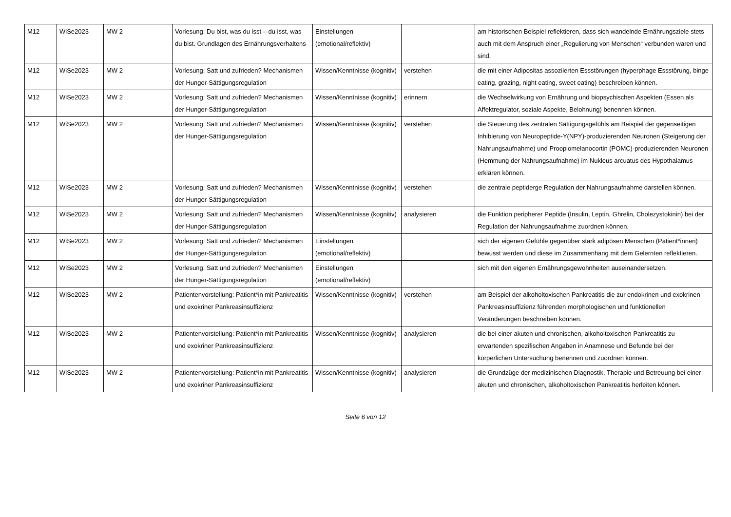| M12 | WiSe2023 | MW 2 | Vorlesung: Du bist, was du isst – du isst, was du bist. Grundlagen des Ernährungsverhaltens | Einstellungen (emotional/reflektiv) | | am historischen Beispiel reflektieren, dass sich wandelnde Ernährungsziele stets auch mit dem Anspruch einer „Regulierung von Menschen“ verbunden waren und sind. |
| M12 | WiSe2023 | MW 2 | Vorlesung: Satt und zufrieden? Mechanismen der Hunger-Sättigungsregulation | Wissen/Kenntnisse (kognitiv) | verstehen | die mit einer Adipositas assoziierten Essstörungen (hyperphage Essstörung, binge eating, grazing, night eating, sweet eating) beschreiben können. |
| M12 | WiSe2023 | MW 2 | Vorlesung: Satt und zufrieden? Mechanismen der Hunger-Sättigungsregulation | Wissen/Kenntnisse (kognitiv) | erinnern | die Wechselwirkung von Ernährung und biopsychischen Aspekten (Essen als Affektregulator, soziale Aspekte, Belohnung) benennen können. |
| M12 | WiSe2023 | MW 2 | Vorlesung: Satt und zufrieden? Mechanismen der Hunger-Sättigungsregulation | Wissen/Kenntnisse (kognitiv) | verstehen | die Steuerung des zentralen Sättigungsgefühls am Beispiel der gegenseitigen Inhibierung von Neuropeptide-Y(NPY)-produzierenden Neuronen (Steigerung der Nahrungsaufnahme) und Proopiomelanocortin (POMC)-produzierenden Neuronen (Hemmung der Nahrungsaufnahme) im Nukleus arcuatus des Hypothalamus erklären können. |
| M12 | WiSe2023 | MW 2 | Vorlesung: Satt und zufrieden? Mechanismen der Hunger-Sättigungsregulation | Wissen/Kenntnisse (kognitiv) | verstehen | die zentrale peptiderge Regulation der Nahrungsaufnahme darstellen können. |
| M12 | WiSe2023 | MW 2 | Vorlesung: Satt und zufrieden? Mechanismen der Hunger-Sättigungsregulation | Wissen/Kenntnisse (kognitiv) | analysieren | die Funktion peripherer Peptide (Insulin, Leptin, Ghrelin, Cholezystokinin) bei der Regulation der Nahrungsaufnahme zuordnen können. |
| M12 | WiSe2023 | MW 2 | Vorlesung: Satt und zufrieden? Mechanismen der Hunger-Sättigungsregulation | Einstellungen (emotional/reflektiv) | | sich der eigenen Gefühle gegenüber stark adipösen Menschen (Patient*innen) bewusst werden und diese im Zusammenhang mit dem Gelernten reflektieren. |
| M12 | WiSe2023 | MW 2 | Vorlesung: Satt und zufrieden? Mechanismen der Hunger-Sättigungsregulation | Einstellungen (emotional/reflektiv) | | sich mit den eigenen Ernährungsgewohnheiten auseinandersetzen. |
| M12 | WiSe2023 | MW 2 | Patientenvorstellung: Patient*in mit Pankreatitis und exokriner Pankreasinsuffizienz | Wissen/Kenntnisse (kognitiv) | verstehen | am Beispiel der alkoholtoxischen Pankreatitis die zur endokrinen und exokrinen Pankreasinsuffizienz führenden morphologischen und funktionellen Veränderungen beschreiben können. |
| M12 | WiSe2023 | MW 2 | Patientenvorstellung: Patient*in mit Pankreatitis und exokriner Pankreasinsuffizienz | Wissen/Kenntnisse (kognitiv) | analysieren | die bei einer akuten und chronischen, alkoholtoxischen Pankreatitis zu erwartenden spezifischen Angaben in Anamnese und Befunde bei der körperlichen Untersuchung benennen und zuordnen können. |
| M12 | WiSe2023 | MW 2 | Patientenvorstellung: Patient*in mit Pankreatitis und exokriner Pankreasinsuffizienz | Wissen/Kenntnisse (kognitiv) | analysieren | die Grundzüge der medizinischen Diagnostik, Therapie und Betreuung bei einer akuten und chronischen, alkoholtoxischen Pankreatitis herleiten können. |
Seite 6 von 12